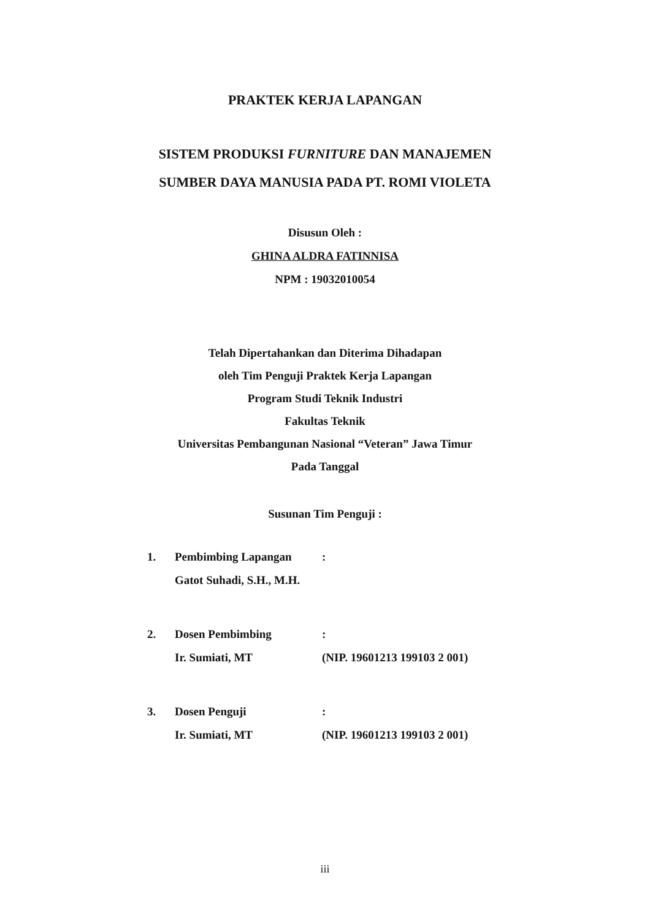PRAKTEK KERJA LAPANGAN
SISTEM PRODUKSI FURNITURE DAN MANAJEMEN
SUMBER DAYA MANUSIA PADA PT. ROMI VIOLETA
Disusun Oleh :
GHINA ALDRA FATINNISA
NPM : 19032010054
Telah Dipertahankan dan Diterima Dihadapan
oleh Tim Penguji Praktek Kerja Lapangan
Program Studi Teknik Industri
Fakultas Teknik
Universitas Pembangunan Nasional “Veteran” Jawa Timur
Pada Tanggal
Susunan Tim Penguji :
| 1. | Pembimbing Lapangan | : |
| | Gatot Suhadi, S.H., M.H. | |
| 2. | Dosen Pembimbing | : |
| | Ir. Sumiati, MT | (NIP. 19601213 199103 2 001) |
| 3. | Dosen Penguji | : |
| | Ir. Sumiati, MT | (NIP. 19601213 199103 2 001) |
iii